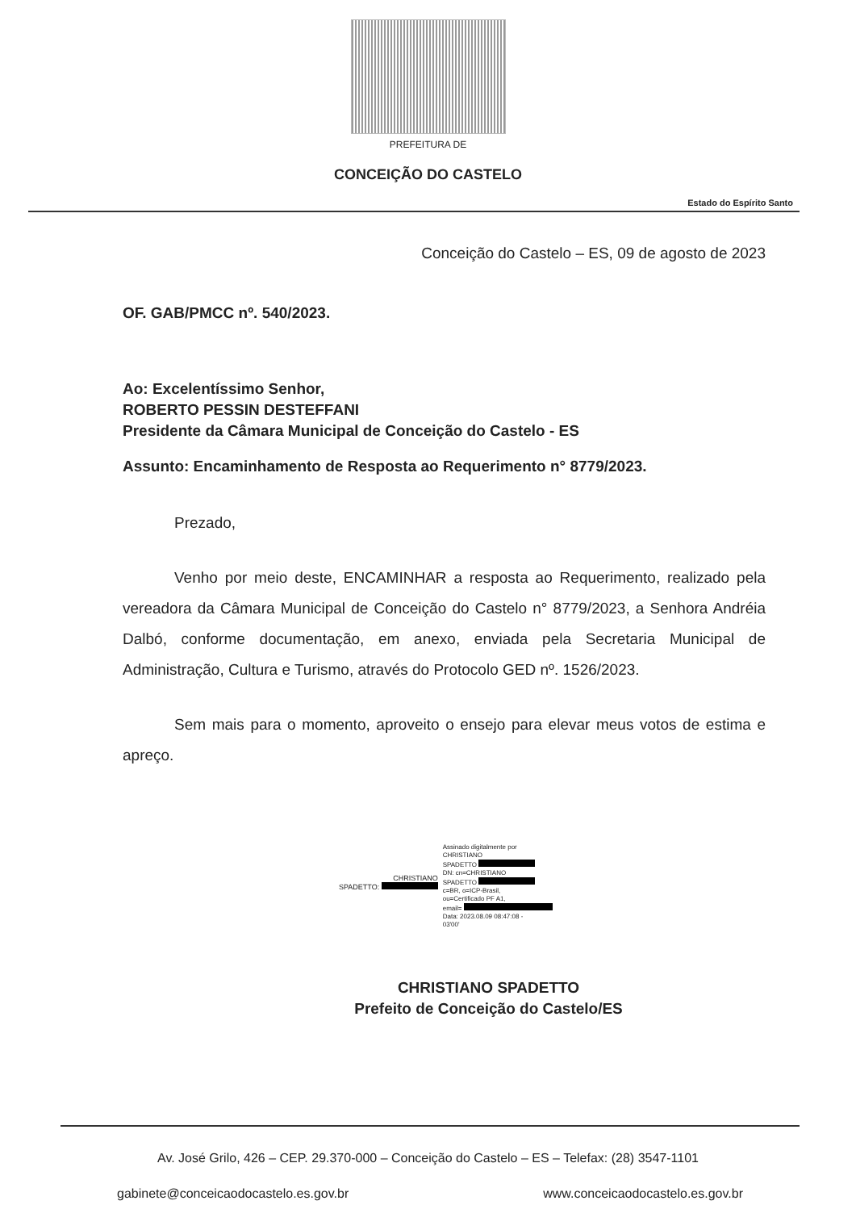PREFEITURA DE
CONCEIÇÃO DO CASTELO
Estado do Espírito Santo
Conceição do Castelo – ES, 09 de agosto de 2023
OF. GAB/PMCC nº. 540/2023.
Ao: Excelentíssimo Senhor,
ROBERTO PESSIN DESTEFFANI
Presidente da Câmara Municipal de Conceição do Castelo - ES
Assunto: Encaminhamento de Resposta ao Requerimento n° 8779/2023.
Prezado,
Venho por meio deste, ENCAMINHAR a resposta ao Requerimento, realizado pela vereadora da Câmara Municipal de Conceição do Castelo n° 8779/2023, a Senhora Andréia Dalbó, conforme documentação, em anexo, enviada pela Secretaria Municipal de Administração, Cultura e Turismo, através do Protocolo GED nº. 1526/2023.
Sem mais para o momento, aproveito o ensejo para elevar meus votos de estima e apreço.
CHRISTIANO
SPADETTO:
Assinado digitalmente por
CHRISTIANO
SPADETTO
DN: cn=CHRISTIANO
SPADETTO
c=BR, o=ICP-Brasil,
ou=Certificado PF A1,
email=
Data: 2023.08.09 08:47:08 -
03'00'
CHRISTIANO SPADETTO
Prefeito de Conceição do Castelo/ES
Av. José Grilo, 426 – CEP. 29.370-000 – Conceição do Castelo – ES – Telefax: (28) 3547-1101
gabinete@conceicaodocastelo.es.gov.br www.conceicaodocastelo.es.gov.br